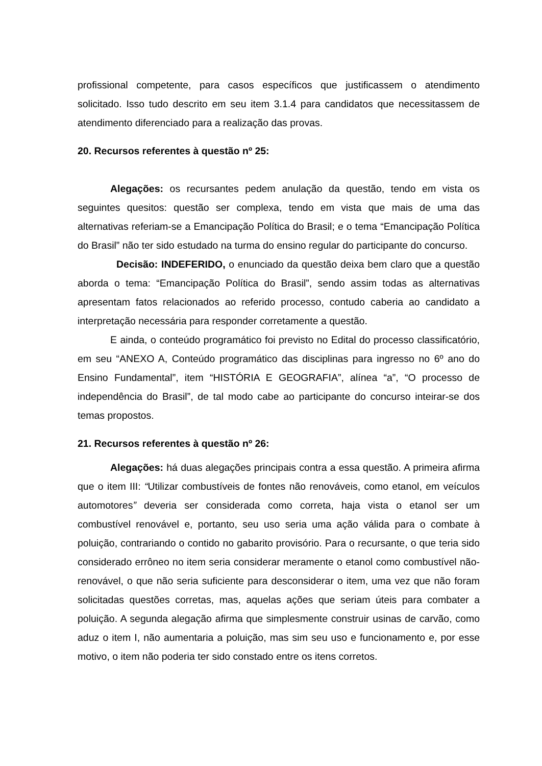profissional competente, para casos específicos que justificassem o atendimento solicitado. Isso tudo descrito em seu item 3.1.4 para candidatos que necessitassem de atendimento diferenciado para a realização das provas.
20. Recursos referentes à questão nº 25:
Alegações: os recursantes pedem anulação da questão, tendo em vista os seguintes quesitos: questão ser complexa, tendo em vista que mais de uma das alternativas referiam-se a Emancipação Política do Brasil; e o tema “Emancipação Política do Brasil” não ter sido estudado na turma do ensino regular do participante do concurso.
Decisão: INDEFERIDO, o enunciado da questão deixa bem claro que a questão aborda o tema: “Emancipação Política do Brasil”, sendo assim todas as alternativas apresentam fatos relacionados ao referido processo, contudo caberia ao candidato a interpretação necessária para responder corretamente a questão.
E ainda, o conteúdo programático foi previsto no Edital do processo classificatório, em seu “ANEXO A, Conteúdo programático das disciplinas para ingresso no 6º ano do Ensino Fundamental”, item “HISTÓRIA E GEOGRAFIA”, alínea “a”, “O processo de independência do Brasil”, de tal modo cabe ao participante do concurso inteirar-se dos temas propostos.
21. Recursos referentes à questão nº 26:
Alegações: há duas alegações principais contra a essa questão. A primeira afirma que o item III: “Utilizar combustíveis de fontes não renováveis, como etanol, em veículos automotores” deveria ser considerada como correta, haja vista o etanol ser um combustível renovável e, portanto, seu uso seria uma ação válida para o combate à poluição, contrariando o contido no gabarito provisório. Para o recursante, o que teria sido considerado errôneo no item seria considerar meramente o etanol como combustível não-renovável, o que não seria suficiente para desconsiderar o item, uma vez que não foram solicitadas questões corretas, mas, aquelas ações que seriam úteis para combater a poluição. A segunda alegação afirma que simplesmente construir usinas de carvão, como aduz o item I, não aumentaria a poluição, mas sim seu uso e funcionamento e, por esse motivo, o item não poderia ter sido constado entre os itens corretos.